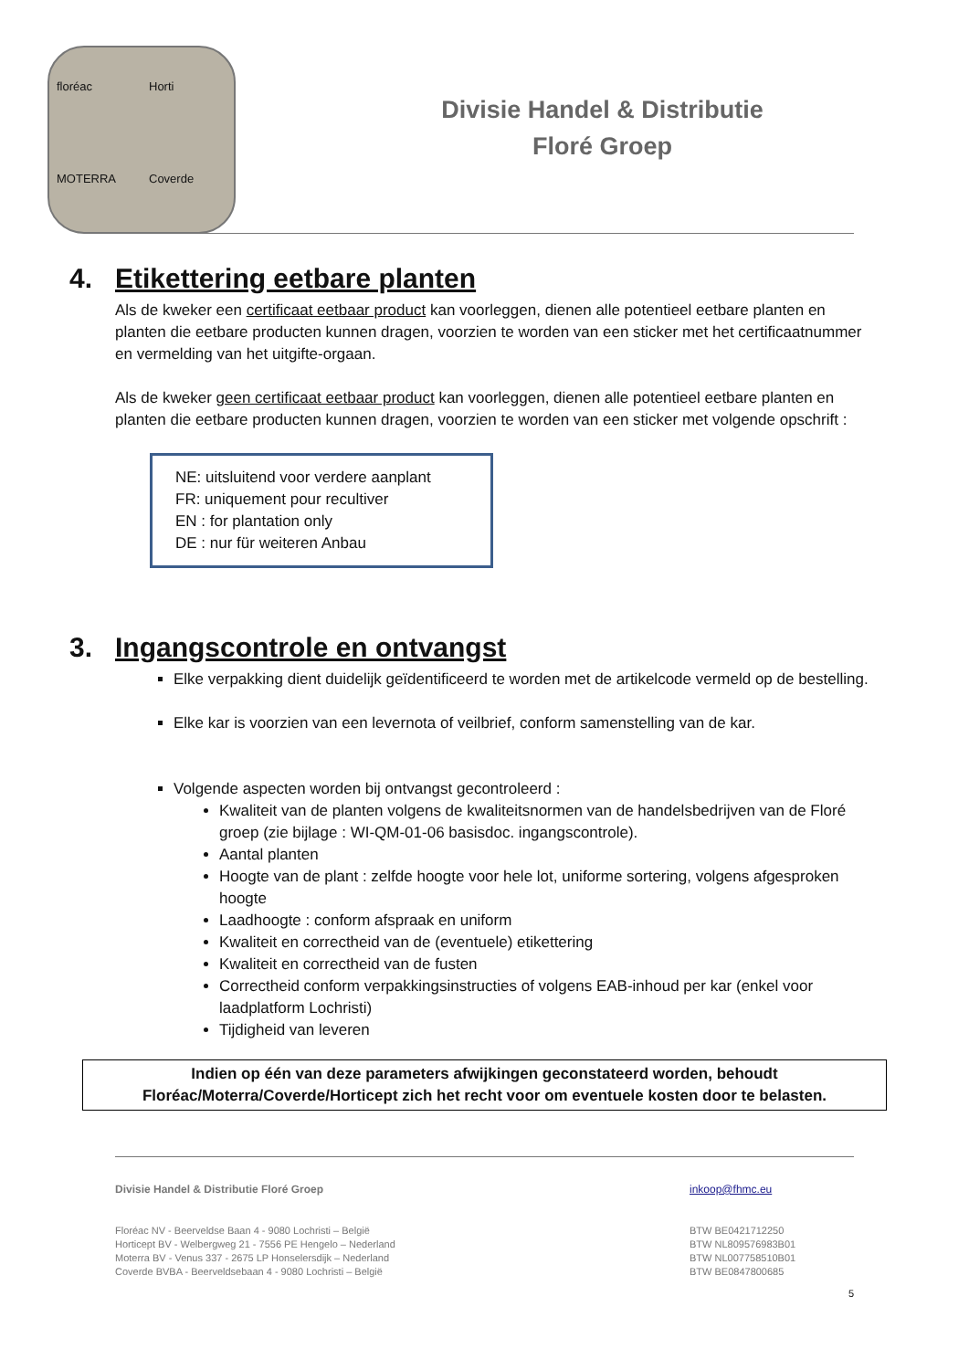floréac
Horti
MOTERRA
Coverde
Divisie Handel & Distributie
Floré Groep
4. Etikettering eetbare planten
Als de kweker een certificaat eetbaar product kan voorleggen, dienen alle potentieel eetbare planten en planten die eetbare producten kunnen dragen, voorzien te worden van een sticker met het certificaatnummer en vermelding van het uitgifte-orgaan.
Als de kweker geen certificaat eetbaar product kan voorleggen, dienen alle potentieel eetbare planten en planten die eetbare producten kunnen dragen, voorzien te worden van een sticker met volgende opschrift :
NE: uitsluitend voor verdere aanplant
FR: uniquement pour recultiver
EN : for plantation only
DE : nur für weiteren Anbau
3. Ingangscontrole en ontvangst
Elke verpakking dient duidelijk geïdentificeerd te worden met de artikelcode vermeld op de bestelling.
Elke kar is voorzien van een levernota of veilbrief, conform samenstelling van de kar.
Volgende aspecten worden bij ontvangst gecontroleerd :
Kwaliteit van de planten volgens de kwaliteitsnormen van de handelsbedrijven van de Floré groep (zie bijlage : WI-QM-01-06 basisdoc. ingangscontrole).
Aantal planten
Hoogte van de plant : zelfde hoogte voor hele lot, uniforme sortering, volgens afgesproken hoogte
Laadhoogte : conform afspraak en uniform
Kwaliteit en correctheid van de (eventuele) etikettering
Kwaliteit en correctheid van de fusten
Correctheid conform verpakkingsinstructies of volgens EAB-inhoud per kar (enkel voor laadplatform Lochristi)
Tijdigheid van leveren
Indien op één van deze parameters afwijkingen geconstateerd worden, behoudt
Floréac/Moterra/Coverde/Horticept zich het recht voor om eventuele kosten door te belasten.
Divisie Handel & Distributie Floré Groep
Floréac NV - Beerveldse Baan 4 - 9080 Lochristi – België
Horticept BV - Welbergweg 21 - 7556 PE Hengelo – Nederland
Moterra BV - Venus 337 - 2675 LP Honselersdijk – Nederland
Coverde BVBA - Beerveldsebaan 4 - 9080 Lochristi – België
inkoop@fhmc.eu
BTW BE0421712250
BTW NL809576983B01
BTW NL007758510B01
BTW BE0847800685
5